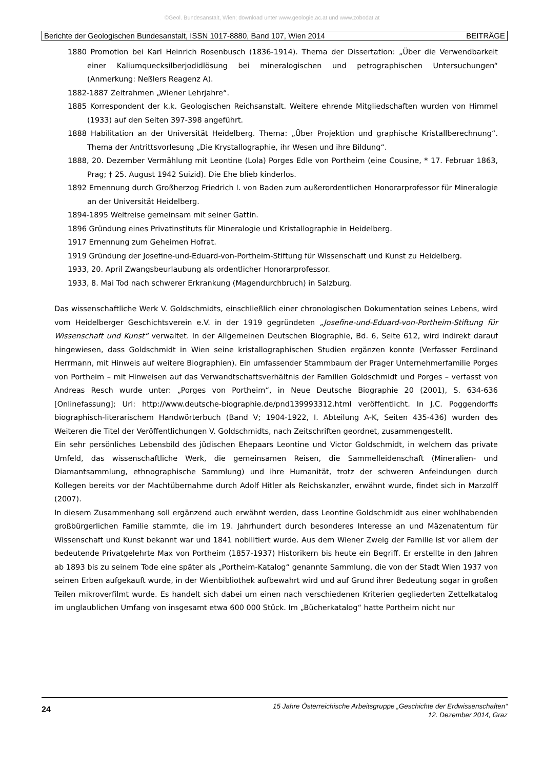©Geol. Bundesanstalt, Wien; download unter www.geologie.ac.at und www.zobodat.at
Berichte der Geologischen Bundesanstalt, ISSN 1017-8880, Band 107, Wien 2014 BEITRÄGE
1880 Promotion bei Karl Heinrich Rosenbusch (1836-1914). Thema der Dissertation: „Über die Verwendbarkeit einer Kaliumquecksilberjodidlösung bei mineralogischen und petrographischen Untersuchungen“ (Anmerkung: Neßlers Reagenz A).
1882-1887 Zeitrahmen „Wiener Lehrjahre“.
1885 Korrespondent der k.k. Geologischen Reichsanstalt. Weitere ehrende Mitgliedschaften wurden von Himmel (1933) auf den Seiten 397-398 angeführt.
1888 Habilitation an der Universität Heidelberg. Thema: „Über Projektion und graphische Kristallberechnung“. Thema der Antrittsvorlesung „Die Krystallographie, ihr Wesen und ihre Bildung“.
1888, 20. Dezember Vermählung mit Leontine (Lola) Porges Edle von Portheim (eine Cousine, * 17. Februar 1863, Prag; † 25. August 1942 Suizid). Die Ehe blieb kinderlos.
1892 Ernennung durch Großherzog Friedrich I. von Baden zum außerordentlichen Honorarprofessor für Mineralogie an der Universität Heidelberg.
1894-1895 Weltreise gemeinsam mit seiner Gattin.
1896 Gründung eines Privatinstituts für Mineralogie und Kristallographie in Heidelberg.
1917 Ernennung zum Geheimen Hofrat.
1919 Gründung der Josefine-und-Eduard-von-Portheim-Stiftung für Wissenschaft und Kunst zu Heidelberg.
1933, 20. April Zwangsbeurlaubung als ordentlicher Honorarprofessor.
1933, 8. Mai Tod nach schwerer Erkrankung (Magendurchbruch) in Salzburg.
Das wissenschaftliche Werk V. Goldschmidts, einschließlich einer chronologischen Dokumentation seines Lebens, wird vom Heidelberger Geschichtsverein e.V. in der 1919 gegründeten „Josefine-und-Eduard-von-Portheim-Stiftung für Wissenschaft und Kunst“ verwaltet. In der Allgemeinen Deutschen Biographie, Bd. 6, Seite 612, wird indirekt darauf hingewiesen, dass Goldschmidt in Wien seine kristallographischen Studien ergänzen konnte (Verfasser Ferdinand Herrmann, mit Hinweis auf weitere Biographien). Ein umfassender Stammbaum der Prager Unternehmerfamilie Porges von Portheim – mit Hinweisen auf das Verwandtschaftsverhältnis der Familien Goldschmidt und Porges – verfasst von Andreas Resch wurde unter: „Porges von Portheim“, in Neue Deutsche Biographie 20 (2001), S. 634-636 [Onlinefassung]; Url: http://www.deutsche-biographie.de/pnd139993312.html veröffentlicht. In J.C. Poggendorffs biographisch-literarischem Handwörterbuch (Band V; 1904-1922, I. Abteilung A-K, Seiten 435-436) wurden des Weiteren die Titel der Veröffentlichungen V. Goldschmidts, nach Zeitschriften geordnet, zusammengestellt.
Ein sehr persönliches Lebensbild des jüdischen Ehepaars Leontine und Victor Goldschmidt, in welchem das private Umfeld, das wissenschaftliche Werk, die gemeinsamen Reisen, die Sammelleidenschaft (Mineralien- und Diamantsammlung, ethnographische Sammlung) und ihre Humanität, trotz der schweren Anfeindungen durch Kollegen bereits vor der Machtübernahme durch Adolf Hitler als Reichskanzler, erwähnt wurde, findet sich in Marzolff (2007).
In diesem Zusammenhang soll ergänzend auch erwähnt werden, dass Leontine Goldschmidt aus einer wohlhabenden großbürgerlichen Familie stammte, die im 19. Jahrhundert durch besonderes Interesse an und Mäzenatentum für Wissenschaft und Kunst bekannt war und 1841 nobilitiert wurde. Aus dem Wiener Zweig der Familie ist vor allem der bedeutende Privatgelehrte Max von Portheim (1857-1937) Historikern bis heute ein Begriff. Er erstellte in den Jahren ab 1893 bis zu seinem Tode eine später als „Portheim-Katalog“ genannte Sammlung, die von der Stadt Wien 1937 von seinen Erben aufgekauft wurde, in der Wienbibliothek aufbewahrt wird und auf Grund ihrer Bedeutung sogar in großen Teilen mikroverfilmt wurde. Es handelt sich dabei um einen nach verschiedenen Kriterien gegliederten Zettelkatalog im unglaublichen Umfang von insgesamt etwa 600 000 Stück. Im „Bücherkatalog“ hatte Portheim nicht nur
24 15 Jahre Österreichische Arbeitsgruppe „Geschichte der Erdwissenschaften“
12. Dezember 2014, Graz